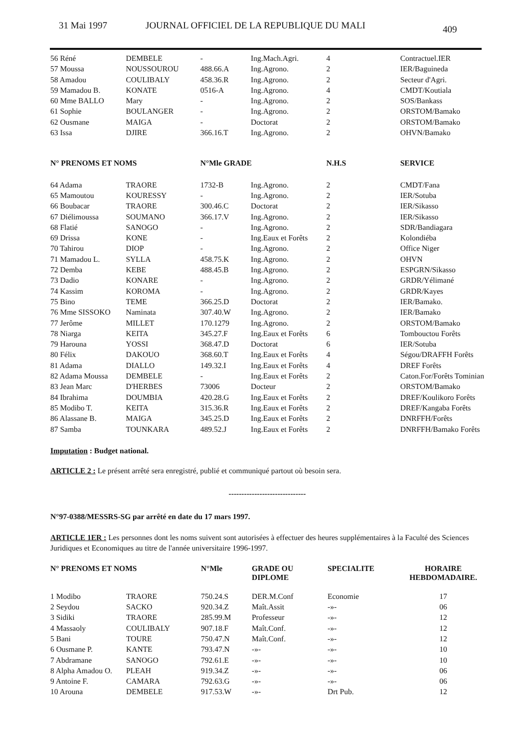31 Mai 1997 JOURNAL OFFICIEL DE LA REPUBLIQUE DU MALI 409
| 56 Réné | DEMBELE | - | Ing.Mach.Agri. | 4 | Contractuel.IER |
| 57 Moussa | NOUSSOUROU | 488.66.A | Ing.Agrono. | 2 | IER/Baguineda |
| 58 Amadou | COULIBALY | 458.36.R | Ing.Agrono. | 2 | Secteur d'Agri. |
| 59 Mamadou B. | KONATE | 0516-A | Ing.Agrono. | 4 | CMDT/Koutiala |
| 60 Mme BALLO | Mary | - | Ing.Agrono. | 2 | SOS/Bankass |
| 61 Sophie | BOULANGER | - | Ing.Agrono. | 2 | ORSTOM/Bamako |
| 62 Ousmane | MAIGA | - | Doctorat | 2 | ORSTOM/Bamako |
| 63 Issa | DJIRE | 366.16.T | Ing.Agrono. | 2 | OHVN/Bamako |
| N° PRENOMS ET NOMS | | N°Mle GRADE | | N.H.S | SERVICE |
| 64 Adama | TRAORE | 1732-B | Ing.Agrono. | 2 | CMDT/Fana |
| 65 Mamoutou | KOURESSY | - | Ing.Agrono. | 2 | IER/Sotuba |
| 66 Boubacar | TRAORE | 300.46.C | Doctorat | 2 | IER/Sikasso |
| 67 Diélimoussa | SOUMANO | 366.17.V | Ing.Agrono. | 2 | IER/Sikasso |
| 68 Flatié | SANOGO | - | Ing.Agrono. | 2 | SDR/Bandiagara |
| 69 Drissa | KONE | - | Ing.Eaux et Forêts | 2 | Kolondiéba |
| 70 Tahirou | DIOP | - | Ing.Agrono. | 2 | Office Niger |
| 71 Mamadou L. | SYLLA | 458.75.K | Ing.Agrono. | 2 | OHVN |
| 72 Demba | KEBE | 488.45.B | Ing.Agrono. | 2 | ESPGRN/Sikasso |
| 73 Dadio | KONARE | - | Ing.Agrono. | 2 | GRDR/Yélimané |
| 74 Kassim | KOROMA | - | Ing.Agrono. | 2 | GRDR/Kayes |
| 75 Bino | TEME | 366.25.D | Doctorat | 2 | IER/Bamako. |
| 76 Mme SISSOKO | Naminata | 307.40.W | Ing.Agrono. | 2 | IER/Bamako |
| 77 Jerôme | MILLET | 170.1279 | Ing.Agrono. | 2 | ORSTOM/Bamako |
| 78 Niarga | KEITA | 345.27.F | Ing.Eaux et Forêts | 6 | Tombouctou Forêts |
| 79 Harouna | YOSSI | 368.47.D | Doctorat | 6 | IER/Sotuba |
| 80 Félix | DAKOUO | 368.60.T | Ing.Eaux et Forêts | 4 | Ségou/DRAFFH Forêts |
| 81 Adama | DIALLO | 149.32.I | Ing.Eaux et Forêts | 4 | DREF Forêts |
| 82 Adama Moussa | DEMBELE | - | Ing.Eaux et Forêts | 2 | Caton.For/Forêts Tominian |
| 83 Jean Marc | D'HERBES | 73006 | Docteur | 2 | ORSTOM/Bamako |
| 84 Ibrahima | DOUMBIA | 420.28.G | Ing.Eaux et Forêts | 2 | DREF/Koulikoro Forêts |
| 85 Modibo T. | KEITA | 315.36.R | Ing.Eaux et Forêts | 2 | DREF/Kangaba Forêts |
| 86 Alassane B. | MAIGA | 345.25.D | Ing.Eaux et Forêts | 2 | DNRFFH/Forêts |
| 87 Samba | TOUNKARA | 489.52.J | Ing.Eaux et Forêts | 2 | DNRFFH/Bamako Forêts |
Imputation : Budget national.
ARTICLE 2 : Le présent arrêté sera enregistré, publié et communiqué partout où besoin sera.
------------------------------
N°97-0388/MESSRS-SG par arrêté en date du 17 mars 1997.
ARTICLE 1ER : Les personnes dont les noms suivent sont autorisées à effectuer des heures supplémentaires à la Faculté des Sciences Juridiques et Economiques au titre de l'année universitaire 1996-1997.
| N° PRENOMS ET NOMS | | N°Mle | GRADE OU DIPLOME | SPECIALITE | HORAIRE HEBDOMADAIRE. |
| --- | --- | --- | --- | --- | --- |
| 1 Modibo | TRAORE | 750.24.S | DER.M.Conf | Economie | 17 |
| 2 Seydou | SACKO | 920.34.Z | Maît.Assit | -»- | 06 |
| 3 Sidiki | TRAORE | 285.99.M | Professeur | -»- | 12 |
| 4 Massaoly | COULIBALY | 907.18.F | Maît.Conf. | -»- | 12 |
| 5 Bani | TOURE | 750.47.N | Maît.Conf. | -»- | 12 |
| 6 Ousmane P. | KANTE | 793.47.N | -»- | -»- | 10 |
| 7 Abdramane | SANOGO | 792.61.E | -»- | -»- | 10 |
| 8 Alpha Amadou O. | PLEAH | 919.34.Z | -»- | -»- | 06 |
| 9 Antoine F. | CAMARA | 792.63.G | -»- | -»- | 06 |
| 10 Arouna | DEMBELE | 917.53.W | -»- | Drt Pub. | 12 |